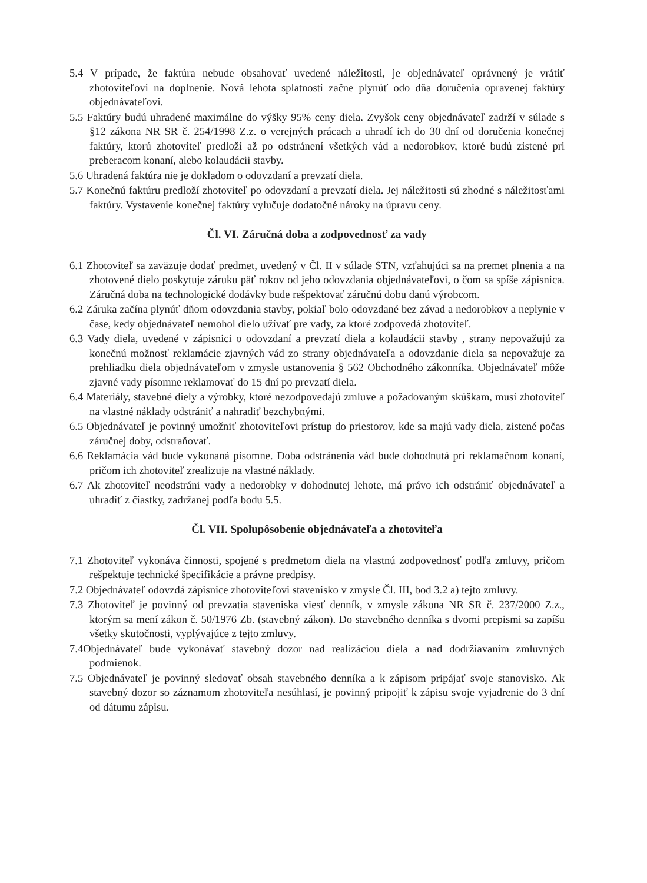5.4 V prípade, že faktúra nebude obsahovať uvedené náležitosti, je objednávateľ oprávnený je vrátiť zhotoviteľovi na doplnenie. Nová lehota splatnosti začne plynúť odo dňa doručenia opravenej faktúry objednávateľovi.
5.5 Faktúry budú uhradené maximálne do výšky 95% ceny diela. Zvyšok ceny objednávateľ zadrží v súlade s §12 zákona NR SR č. 254/1998 Z.z. o verejných prácach a uhradí ich do 30 dní od doručenia konečnej faktúry, ktorú zhotoviteľ predloží až po odstránení všetkých vád a nedorobkov, ktoré budú zistené pri preberacom konaní, alebo kolaudácii stavby.
5.6 Uhradená faktúra nie je dokladom o odovzdaní a prevzatí diela.
5.7 Konečnú faktúru predloží zhotoviteľ po odovzdaní a prevzatí diela. Jej náležitosti sú zhodné s náležitosťami faktúry. Vystavenie konečnej faktúry vylučuje dodatočné nároky na úpravu ceny.
Čl. VI. Záručná doba a zodpovednosť za vady
6.1 Zhotoviteľ sa zaväzuje dodať predmet, uvedený v Čl. II v súlade STN, vzťahujúci sa na premet plnenia a na zhotovené dielo poskytuje záruku päť rokov od jeho odovzdania objednávateľovi, o čom sa spíše zápisnica. Záručná doba na technologické dodávky bude rešpektovať záručnú dobu danú výrobcom.
6.2 Záruka začína plynúť dňom odovzdania stavby, pokiaľ bolo odovzdané bez závad a nedorobkov a neplynie v čase, kedy objednávateľ nemohol dielo užívať pre vady, za ktoré zodpovedá zhotoviteľ.
6.3 Vady diela, uvedené v zápisnici o odovzdaní a prevzatí diela a kolaudácii stavby , strany nepovažujú za konečnú možnosť reklamácie zjavných vád zo strany objednávateľa a odovzdanie diela sa nepovažuje za prehliadku diela objednávateľom v zmysle ustanovenia § 562 Obchodného zákonníka. Objednávateľ môže zjavné vady písomne reklamovať do 15 dní po prevzatí diela.
6.4 Materiály, stavebné diely a výrobky, ktoré nezodpovedajú zmluve a požadovaným skúškam, musí zhotoviteľ na vlastné náklady odstrániť a nahradiť bezchybnými.
6.5 Objednávateľ je povinný umožniť zhotoviteľovi prístup do priestorov, kde sa majú vady diela, zistené počas záručnej doby, odstraňovať.
6.6 Reklamácia vád bude vykonaná písomne. Doba odstránenia vád bude dohodnutá pri reklamačnom konaní, pričom ich zhotoviteľ zrealizuje na vlastné náklady.
6.7 Ak zhotoviteľ neodstráni vady a nedorobky v dohodnutej lehote, má právo ich odstrániť objednávateľ a uhradiť z čiastky, zadržanej podľa bodu 5.5.
Čl. VII. Spolupôsobenie objednávateľa a zhotoviteľa
7.1 Zhotoviteľ vykonáva činnosti, spojené s predmetom diela na vlastnú zodpovednosť podľa zmluvy, pričom rešpektuje technické špecifikácie a právne predpisy.
7.2 Objednávateľ odovzdá zápisnice zhotoviteľovi stavenisko v zmysle Čl. III, bod 3.2 a) tejto zmluvy.
7.3 Zhotoviteľ je povinný od prevzatia staveniska viesť denník, v zmysle zákona NR SR č. 237/2000 Z.z., ktorým sa mení zákon č. 50/1976 Zb. (stavebný zákon). Do stavebného denníka s dvomi prepismi sa zapíšu všetky skutočnosti, vyplývajúce z tejto zmluvy.
7.4Objednávateľ bude vykonávať stavebný dozor nad realizáciou diela a nad dodržiavaním zmluvných podmienok.
7.5 Objednávateľ je povinný sledovať obsah stavebného denníka a k zápisom pripájať svoje stanovisko. Ak stavebný dozor so záznamom zhotoviteľa nesúhlasí, je povinný pripojiť k zápisu svoje vyjadrenie do 3 dní od dátumu zápisu.